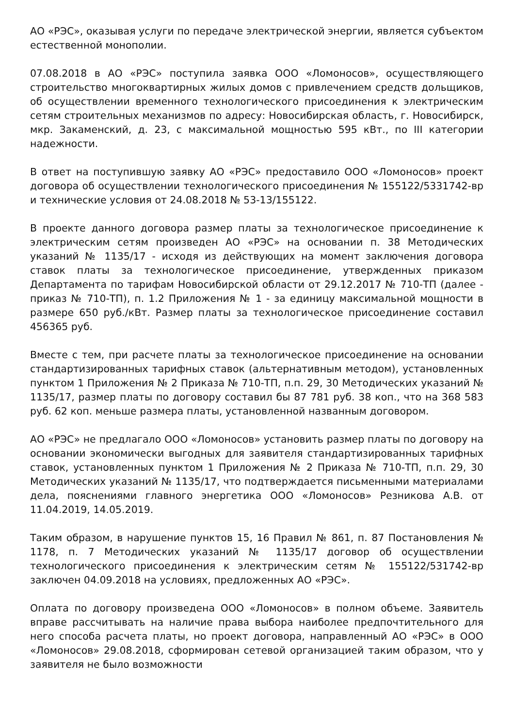АО «РЭС», оказывая услуги по передаче электрической энергии, является субъектом естественной монополии.
07.08.2018 в АО «РЭС» поступила заявка ООО «Ломоносов», осуществляющего строительство многоквартирных жилых домов с привлечением средств дольщиков, об осуществлении временного технологического присоединения к электрическим сетям строительных механизмов по адресу: Новосибирская область, г. Новосибирск, мкр. Закаменский, д. 23, с максимальной мощностью 595 кВт., по III категории надежности.
В ответ на поступившую заявку АО «РЭС» предоставило ООО «Ломоносов» проект договора об осуществлении технологического присоединения № 155122/5331742-вр и технические условия от 24.08.2018 № 53-13/155122.
В проекте данного договора размер платы за технологическое присоединение к электрическим сетям произведен АО «РЭС» на основании п. 38 Методических указаний № 1135/17 - исходя из действующих на момент заключения договора ставок платы за технологическое присоединение, утвержденных приказом Департамента по тарифам Новосибирской области от 29.12.2017 № 710-ТП (далее - приказ № 710-ТП), п. 1.2 Приложения № 1 - за единицу максимальной мощности в размере 650 руб./кВт. Размер платы за технологическое присоединение составил 456365 руб.
Вместе с тем, при расчете платы за технологическое присоединение на основании стандартизированных тарифных ставок (альтернативным методом), установленных пунктом 1 Приложения № 2 Приказа № 710-ТП, п.п. 29, 30 Методических указаний № 1135/17, размер платы по договору составил бы 87 781 руб. 38 коп., что на 368 583 руб. 62 коп. меньше размера платы, установленной названным договором.
АО «РЭС» не предлагало ООО «Ломоносов» установить размер платы по договору на основании экономически выгодных для заявителя стандартизированных тарифных ставок, установленных пунктом 1 Приложения № 2 Приказа № 710-ТП, п.п. 29, 30 Методических указаний № 1135/17, что подтверждается письменными материалами дела, пояснениями главного энергетика ООО «Ломоносов» Резникова А.В. от 11.04.2019, 14.05.2019.
Таким образом, в нарушение пунктов 15, 16 Правил № 861, п. 87 Постановления № 1178, п. 7 Методических указаний № 1135/17 договор об осуществлении технологического присоединения к электрическим сетям № 155122/531742-вр заключен 04.09.2018 на условиях, предложенных АО «РЭС».
Оплата по договору произведена ООО «Ломоносов» в полном объеме. Заявитель вправе рассчитывать на наличие права выбора наиболее предпочтительного для него способа расчета платы, но проект договора, направленный АО «РЭС» в ООО «Ломоносов» 29.08.2018, сформирован сетевой организацией таким образом, что у заявителя не было возможности